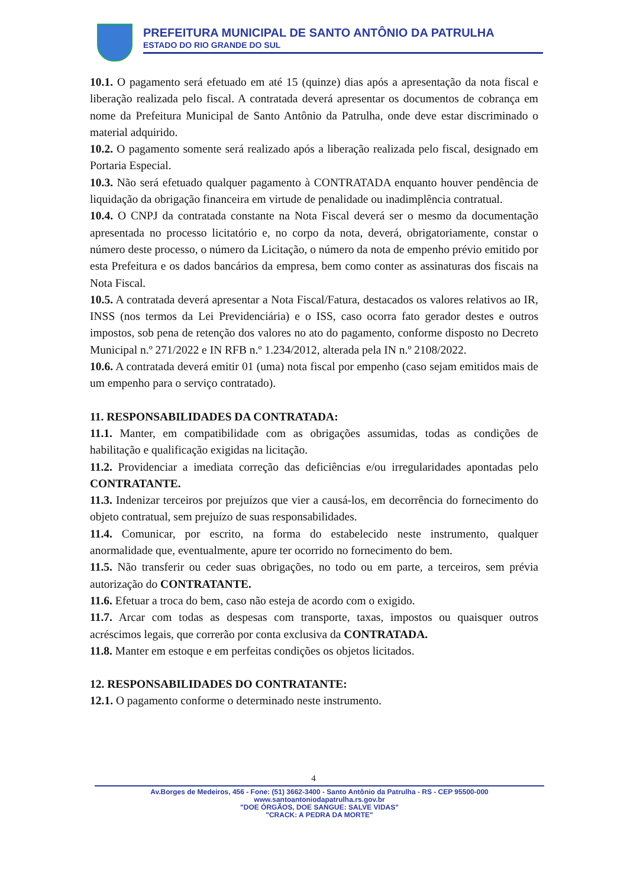PREFEITURA MUNICIPAL DE SANTO ANTÔNIO DA PATRULHA
ESTADO DO RIO GRANDE DO SUL
10.1. O pagamento será efetuado em até 15 (quinze) dias após a apresentação da nota fiscal e liberação realizada pelo fiscal. A contratada deverá apresentar os documentos de cobrança em nome da Prefeitura Municipal de Santo Antônio da Patrulha, onde deve estar discriminado o material adquirido.
10.2. O pagamento somente será realizado após a liberação realizada pelo fiscal, designado em Portaria Especial.
10.3. Não será efetuado qualquer pagamento à CONTRATADA enquanto houver pendência de liquidação da obrigação financeira em virtude de penalidade ou inadimplência contratual.
10.4. O CNPJ da contratada constante na Nota Fiscal deverá ser o mesmo da documentação apresentada no processo licitatório e, no corpo da nota, deverá, obrigatoriamente, constar o número deste processo, o número da Licitação, o número da nota de empenho prévio emitido por esta Prefeitura e os dados bancários da empresa, bem como conter as assinaturas dos fiscais na Nota Fiscal.
10.5. A contratada deverá apresentar a Nota Fiscal/Fatura, destacados os valores relativos ao IR, INSS (nos termos da Lei Previdenciária) e o ISS, caso ocorra fato gerador destes e outros impostos, sob pena de retenção dos valores no ato do pagamento, conforme disposto no Decreto Municipal n.º 271/2022 e IN RFB n.º 1.234/2012, alterada pela IN n.º 2108/2022.
10.6. A contratada deverá emitir 01 (uma) nota fiscal por empenho (caso sejam emitidos mais de um empenho para o serviço contratado).
11. RESPONSABILIDADES DA CONTRATADA:
11.1. Manter, em compatibilidade com as obrigações assumidas, todas as condições de habilitação e qualificação exigidas na licitação.
11.2. Providenciar a imediata correção das deficiências e/ou irregularidades apontadas pelo CONTRATANTE.
11.3. Indenizar terceiros por prejuízos que vier a causá-los, em decorrência do fornecimento do objeto contratual, sem prejuízo de suas responsabilidades.
11.4. Comunicar, por escrito, na forma do estabelecido neste instrumento, qualquer anormalidade que, eventualmente, apure ter ocorrido no fornecimento do bem.
11.5. Não transferir ou ceder suas obrigações, no todo ou em parte, a terceiros, sem prévia autorização do CONTRATANTE.
11.6. Efetuar a troca do bem, caso não esteja de acordo com o exigido.
11.7. Arcar com todas as despesas com transporte, taxas, impostos ou quaisquer outros acréscimos legais, que correrão por conta exclusiva da CONTRATADA.
11.8. Manter em estoque e em perfeitas condições os objetos licitados.
12. RESPONSABILIDADES DO CONTRATANTE:
12.1. O pagamento conforme o determinado neste instrumento.
4
Av.Borges de Medeiros, 456 - Fone: (51) 3662-3400 - Santo Antônio da Patrulha - RS - CEP 95500-000
www.santoantoniodapatrulha.rs.gov.br
"DOE ÓRGÃOS, DOE SANGUE: SALVE VIDAS"
"CRACK: A PEDRA DA MORTE"